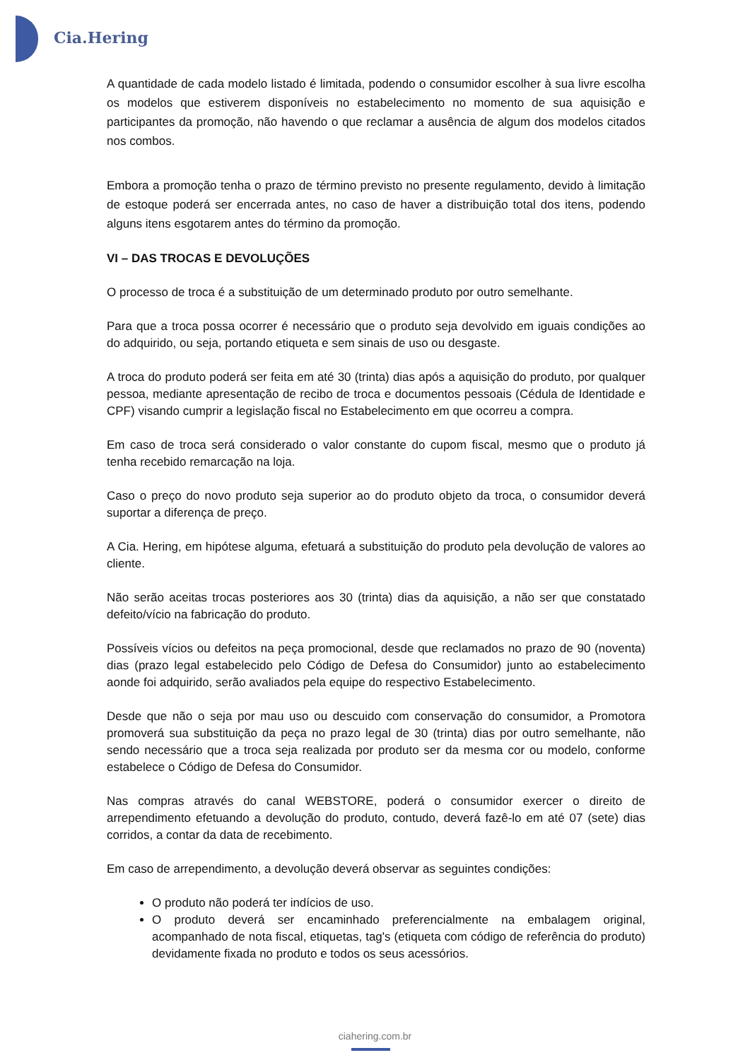Cia.Hering
A quantidade de cada modelo listado é limitada, podendo o consumidor escolher à sua livre escolha os modelos que estiverem disponíveis no estabelecimento no momento de sua aquisição e participantes da promoção, não havendo o que reclamar a ausência de algum dos modelos citados nos combos.
Embora a promoção tenha o prazo de término previsto no presente regulamento, devido à limitação de estoque poderá ser encerrada antes, no caso de haver a distribuição total dos itens, podendo alguns itens esgotarem antes do término da promoção.
VI – DAS TROCAS E DEVOLUÇÕES
O processo de troca é a substituição de um determinado produto por outro semelhante.
Para que a troca possa ocorrer é necessário que o produto seja devolvido em iguais condições ao do adquirido, ou seja, portando etiqueta e sem sinais de uso ou desgaste.
A troca do produto poderá ser feita em até 30 (trinta) dias após a aquisição do produto, por qualquer pessoa, mediante apresentação de recibo de troca e documentos pessoais (Cédula de Identidade e CPF) visando cumprir a legislação fiscal no Estabelecimento em que ocorreu a compra.
Em caso de troca será considerado o valor constante do cupom fiscal, mesmo que o produto já tenha recebido remarcação na loja.
Caso o preço do novo produto seja superior ao do produto objeto da troca, o consumidor deverá suportar a diferença de preço.
A Cia. Hering, em hipótese alguma, efetuará a substituição do produto pela devolução de valores ao cliente.
Não serão aceitas trocas posteriores aos 30 (trinta) dias da aquisição, a não ser que constatado defeito/vício na fabricação do produto.
Possíveis vícios ou defeitos na peça promocional, desde que reclamados no prazo de 90 (noventa) dias (prazo legal estabelecido pelo Código de Defesa do Consumidor) junto ao estabelecimento aonde foi adquirido, serão avaliados pela equipe do respectivo Estabelecimento.
Desde que não o seja por mau uso ou descuido com conservação do consumidor, a Promotora promoverá sua substituição da peça no prazo legal de 30 (trinta) dias por outro semelhante, não sendo necessário que a troca seja realizada por produto ser da mesma cor ou modelo, conforme estabelece o Código de Defesa do Consumidor.
Nas compras através do canal WEBSTORE, poderá o consumidor exercer o direito de arrependimento efetuando a devolução do produto, contudo, deverá fazê-lo em até 07 (sete) dias corridos, a contar da data de recebimento.
Em caso de arrependimento, a devolução deverá observar as seguintes condições:
O produto não poderá ter indícios de uso.
O produto deverá ser encaminhado preferencialmente na embalagem original, acompanhado de nota fiscal, etiquetas, tag's (etiqueta com código de referência do produto) devidamente fixada no produto e todos os seus acessórios.
ciahering.com.br